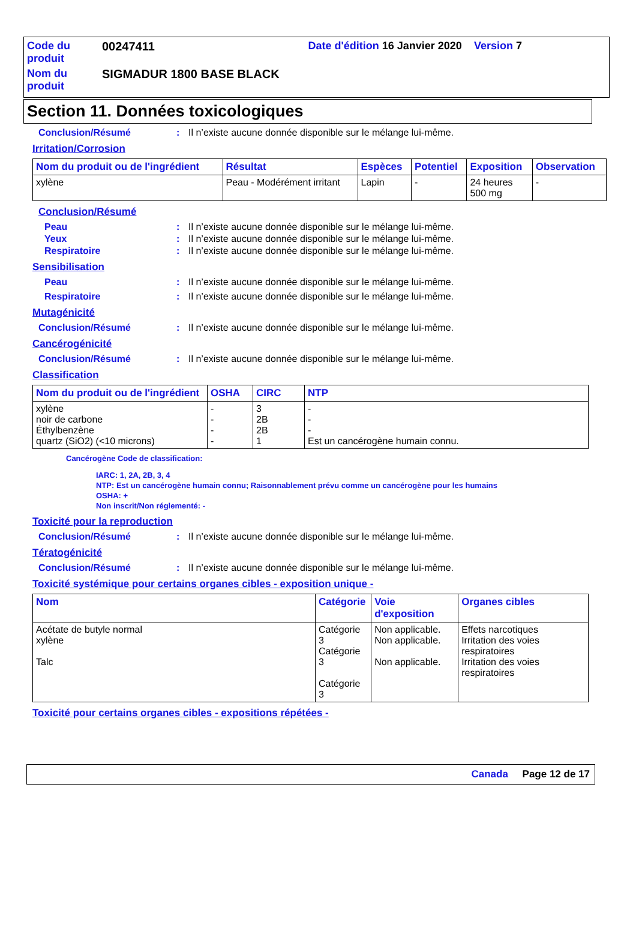| Code du produit | 00247411 | Date d'édition 16 Janvier 2020 Version 7 |
| Nom du produit | SIGMADUR 1800 BASE BLACK | |
Section 11. Données toxicologiques
Conclusion/Résumé: Il n’existe aucune donnée disponible sur le mélange lui-même.
Irritation/Corrosion
| Nom du produit ou de l'ingrédient | Résultat | Espèces | Potentiel | Exposition | Observation |
| --- | --- | --- | --- | --- | --- |
| xylène | Peau - Modérément irritant | Lapin | - | 24 heures 500 mg | - |
Conclusion/Résumé
Peau: Il n’existe aucune donnée disponible sur le mélange lui-même.
Yeux: Il n’existe aucune donnée disponible sur le mélange lui-même.
Respiratoire: Il n’existe aucune donnée disponible sur le mélange lui-même.
Sensibilisation
Peau: Il n’existe aucune donnée disponible sur le mélange lui-même.
Respiratoire: Il n’existe aucune donnée disponible sur le mélange lui-même.
Mutagénicité
Conclusion/Résumé: Il n’existe aucune donnée disponible sur le mélange lui-même.
Cancérogénicité
Conclusion/Résumé: Il n’existe aucune donnée disponible sur le mélange lui-même.
Classification
| Nom du produit ou de l'ingrédient | OSHA | CIRC | NTP |
| --- | --- | --- | --- |
| xylène noir de carbone Éthylbenzène quartz (SiO2) (<10 microns) | - - - - | 3 2B 2B 1 | - - - Est un cancérogène humain connu. |
Cancérogène Code de classification:
IARC: 1, 2A, 2B, 3, 4
NTP: Est un cancérogène humain connu; Raisonnablement prévu comme un cancérogène pour les humains
OSHA: +
Non inscrit/Non réglementé: -
Toxicité pour la reproduction
Conclusion/Résumé: Il n’existe aucune donnée disponible sur le mélange lui-même.
Tératogénicité
Conclusion/Résumé: Il n’existe aucune donnée disponible sur le mélange lui-même.
Toxicité systémique pour certains organes cibles - exposition unique -
| Nom | Catégorie | Voie d'exposition | Organes cibles |
| --- | --- | --- | --- |
| Acétate de butyle normal xylène Talc | Catégorie 3 Catégorie 3 Catégorie 3 | Non applicable. Non applicable. Non applicable. | Effets narcotiques Irritation des voies respiratoires Irritation des voies respiratoires |
Toxicité pour certains organes cibles - expositions répétées -
Canada Page 12 de 17